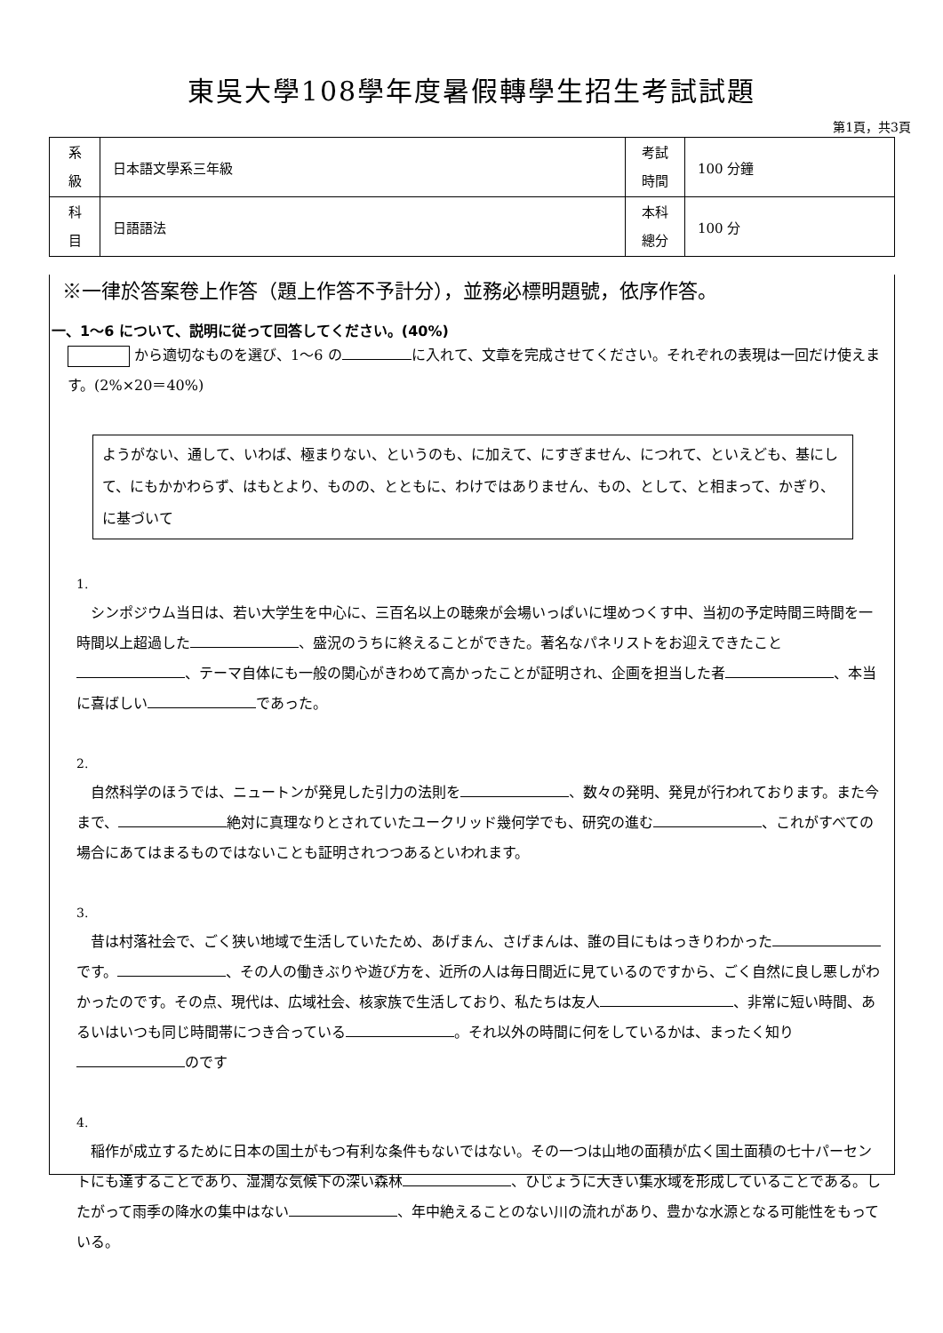東吳大學108學年度暑假轉學生招生考試試題
第1頁，共3頁
| 系 級 | 日本語文學系三年級 | 考試 時間 | 100 分鐘 |
| 科 目 | 日語語法 | 本科 總分 | 100 分 |
※一律於答案卷上作答（題上作答不予計分），並務必標明題號，依序作答。
一、1〜6 について、説明に従って回答してください。(40%)
から適切なものを選び、1〜6 の に入れて、文章を完成させてください。それぞれの表現は一回だけ使えます。(2%×20＝40%)
ようがない、通して、いわば、極まりない、というのも、に加えて、にすぎません、につれて、といえども、基にして、にもかかわらず、はもとより、ものの、とともに、わけではありません、もの、として、と相まって、かぎり、に基づいて
1.
　シンポジウム当日は、若い大学生を中心に、三百名以上の聴衆が会場いっぱいに埋めつくす中、当初の予定時間三時間を一時間以上超過した 、盛況のうちに終えることができた。著名なパネリストをお迎えできたこと 、テーマ自体にも一般の関心がきわめて高かったことが証明され、企画を担当した者 、本当に喜ばしい であった。
2.
　自然科学のほうでは、ニュートンが発見した引力の法則を 、数々の発明、発見が行われております。また今まで、 絶対に真理なりとされていたユークリッド幾何学でも、研究の進む 、これがすべての場合にあてはまるものではないことも証明されつつあるといわれます。
3.
　昔は村落社会で、ごく狭い地域で生活していたため、あげまん、さげまんは、誰の目にもはっきりわかった です。 、その人の働きぶりや遊び方を、近所の人は毎日間近に見ているのですから、ごく自然に良し悪しがわかったのです。その点、現代は、広域社会、核家族で生活しており、私たちは友人 、非常に短い時間、あるいはいつも同じ時間帯につき合っている 。それ以外の時間に何をしているかは、まったく知り のです
4.
　稲作が成立するために日本の国土がもつ有利な条件もないではない。その一つは山地の面積が広く国土面積の七十パーセントにも達することであり、湿潤な気候下の深い森林 、ひじょうに大きい集水域を形成していることである。したがって雨季の降水の集中はない 、年中絶えることのない川の流れがあり、豊かな水源となる可能性をもっている。